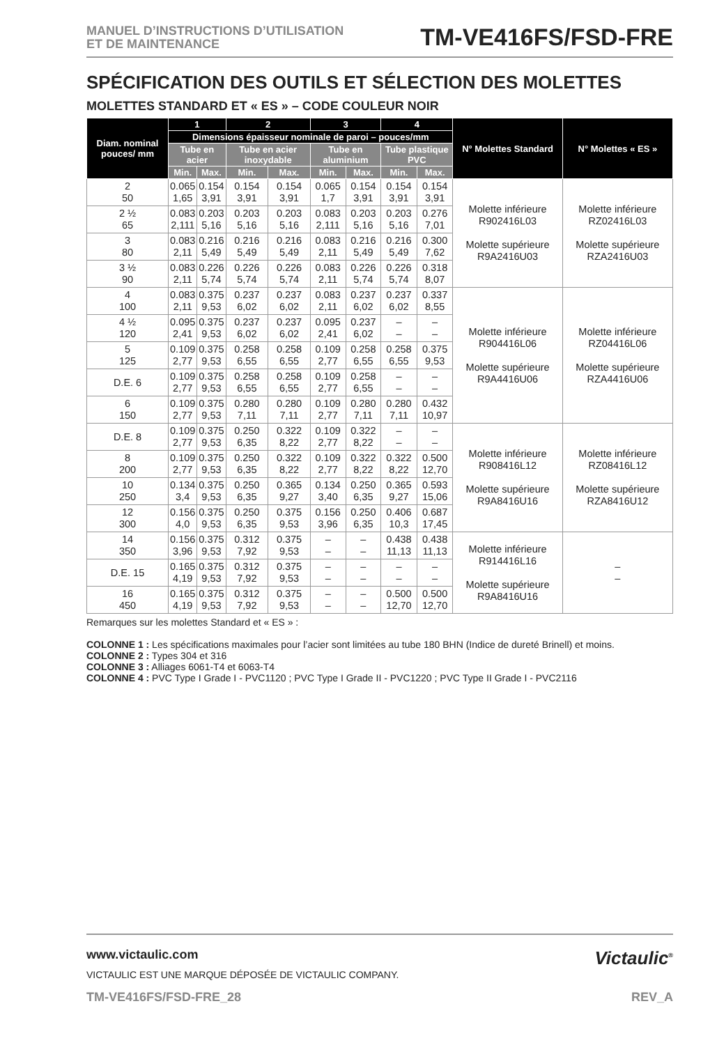MANUEL D’INSTRUCTIONS D’UTILISATION
ET DE MAINTENANCE
TM-VE416FS/FSD-FRE
SPÉCIFICATION DES OUTILS ET SÉLECTION DES MOLETTES
MOLETTES STANDARD ET « ES » – CODE COULEUR NOIR
| Diam. nominal pouces/ mm | 1 | | 2 | | 3 | | 4 | | N° Molettes Standard | N° Molettes « ES » |
| --- | --- | --- | --- | --- | --- | --- | --- | --- | --- | --- |
| | Dimensions épaisseur nominale de paroi – pouces/mm | | | | | | | | | |
| | Tube en acier | | Tube en acier inoxydable | | Tube en aluminium | | Tube plastique PVC | | | |
| | Min. | Max. | Min. | Max. | Min. | Max. | Min. | Max. | | |
| 2 50 | 0.065 1,65 | 0.154 3,91 | 0.154 3,91 | 0.154 3,91 | 0.065 1,7 | 0.154 3,91 | 0.154 3,91 | 0.154 3,91 | Molette inférieure R902416L03 Molette supérieure R9A2416U03 | Molette inférieure RZ02416L03 Molette supérieure RZA2416U03 |
| 2 ½ 65 | 0.083 2,111 | 0.203 5,16 | 0.203 5,16 | 0.203 5,16 | 0.083 2,111 | 0.203 5,16 | 0.203 5,16 | 0.276 7,01 | | |
| 3 80 | 0.083 2,11 | 0.216 5,49 | 0.216 5,49 | 0.216 5,49 | 0.083 2,11 | 0.216 5,49 | 0.216 5,49 | 0.300 7,62 | | |
| 3 ½ 90 | 0.083 2,11 | 0.226 5,74 | 0.226 5,74 | 0.226 5,74 | 0.083 2,11 | 0.226 5,74 | 0.226 5,74 | 0.318 8,07 | | |
| 4 100 | 0.083 2,11 | 0.375 9,53 | 0.237 6,02 | 0.237 6,02 | 0.083 2,11 | 0.237 6,02 | 0.237 6,02 | 0.337 8,55 | Molette inférieure R904416L06 Molette supérieure R9A4416U06 | Molette inférieure RZ04416L06 Molette supérieure RZA4416U06 |
| 4 ½ 120 | 0.095 2,41 | 0.375 9,53 | 0.237 6,02 | 0.237 6,02 | 0.095 2,41 | 0.237 6,02 | – – | – – | | |
| 5 125 | 0.109 2,77 | 0.375 9,53 | 0.258 6,55 | 0.258 6,55 | 0.109 2,77 | 0.258 6,55 | 0.258 6,55 | 0.375 9,53 | | |
| D.E. 6 | 0.109 2,77 | 0.375 9,53 | 0.258 6,55 | 0.258 6,55 | 0.109 2,77 | 0.258 6,55 | – – | – – | | |
| 6 150 | 0.109 2,77 | 0.375 9,53 | 0.280 7,11 | 0.280 7,11 | 0.109 2,77 | 0.280 7,11 | 0.280 7,11 | 0.432 10,97 | | |
| D.E. 8 | 0.109 2,77 | 0.375 9,53 | 0.250 6,35 | 0.322 8,22 | 0.109 2,77 | 0.322 8,22 | – – | – – | Molette inférieure R908416L12 Molette supérieure R9A8416U16 | Molette inférieure RZ08416L12 Molette supérieure RZA8416U12 |
| 8 200 | 0.109 2,77 | 0.375 9,53 | 0.250 6,35 | 0.322 8,22 | 0.109 2,77 | 0.322 8,22 | 0.322 8,22 | 0.500 12,70 | | |
| 10 250 | 0.134 3,4 | 0.375 9,53 | 0.250 6,35 | 0.365 9,27 | 0.134 3,40 | 0.250 6,35 | 0.365 9,27 | 0.593 15,06 | | |
| 12 300 | 0.156 4,0 | 0.375 9,53 | 0.250 6,35 | 0.375 9,53 | 0.156 3,96 | 0.250 6,35 | 0.406 10,3 | 0.687 17,45 | | |
| 14 350 | 0.156 3,96 | 0.375 9,53 | 0.312 7,92 | 0.375 9,53 | – – | – – | 0.438 11,13 | 0.438 11,13 | Molette inférieure R914416L16 Molette supérieure R9A8416U16 | – – |
| D.E. 15 | 0.165 4,19 | 0.375 9,53 | 0.312 7,92 | 0.375 9,53 | – – | – – | – – | – – | | |
| 16 450 | 0.165 4,19 | 0.375 9,53 | 0.312 7,92 | 0.375 9,53 | – – | – – | 0.500 12,70 | 0.500 12,70 | | |
Remarques sur les molettes Standard et « ES » :
COLONNE 1 : Les spécifications maximales pour l’acier sont limitées au tube 180 BHN (Indice de dureté Brinell) et moins.
COLONNE 2 : Types 304 et 316
COLONNE 3 : Alliages 6061-T4 et 6063-T4
COLONNE 4 : PVC Type I Grade I - PVC1120 ; PVC Type I Grade II - PVC1220 ; PVC Type II Grade I - PVC2116
www.victaulic.com
VICTAULIC EST UNE MARQUE DÉPOSÉE DE VICTAULIC COMPANY.
Victaulic<sup>®</sup>
TM-VE416FS/FSD-FRE_28 REV_A